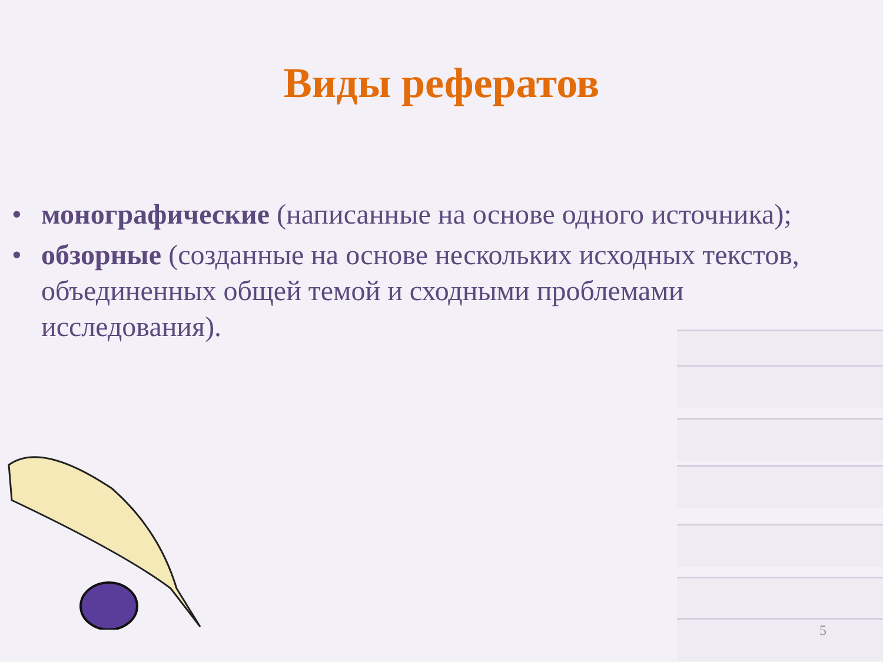Виды рефератов
• монографические (написанные на основе одного источника);
• обзорные (созданные на основе нескольких исходных текстов, объединенных общей темой и сходными проблемами исследования).
5